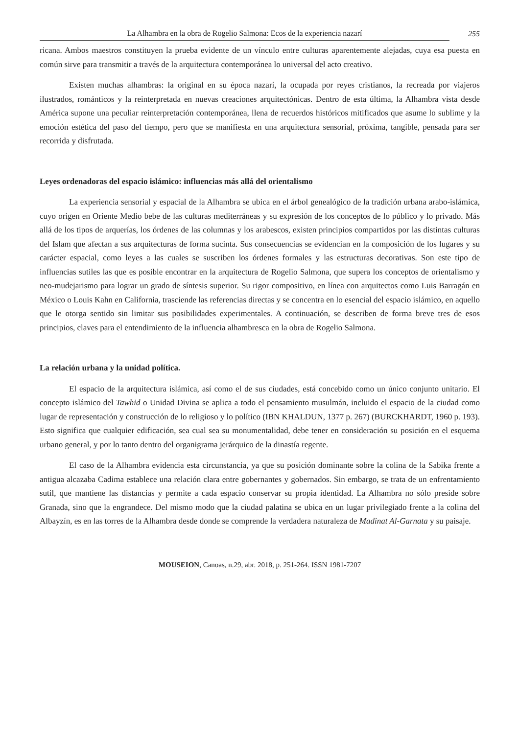La Alhambra en la obra de Rogelio Salmona: Ecos de la experiencia nazarí 255
ricana. Ambos maestros constituyen la prueba evidente de un vínculo entre culturas aparentemente alejadas, cuya esa puesta en común sirve para transmitir a través de la arquitectura contemporánea lo universal del acto creativo.
Existen muchas alhambras: la original en su época nazarí, la ocupada por reyes cristianos, la recreada por viajeros ilustrados, románticos y la reinterpretada en nuevas creaciones arquitectónicas. Dentro de esta última, la Alhambra vista desde América supone una peculiar reinterpretación contemporánea, llena de recuerdos históricos mitificados que asume lo sublime y la emoción estética del paso del tiempo, pero que se manifiesta en una arquitectura sensorial, próxima, tangible, pensada para ser recorrida y disfrutada.
Leyes ordenadoras del espacio islámico: influencias más allá del orientalismo
La experiencia sensorial y espacial de la Alhambra se ubica en el árbol genealógico de la tradición urbana arabo-islámica, cuyo origen en Oriente Medio bebe de las culturas mediterráneas y su expresión de los conceptos de lo público y lo privado. Más allá de los tipos de arquerías, los órdenes de las columnas y los arabescos, existen principios compartidos por las distintas culturas del Islam que afectan a sus arquitecturas de forma sucinta. Sus consecuencias se evidencian en la composición de los lugares y su carácter espacial, como leyes a las cuales se suscriben los órdenes formales y las estructuras decorativas. Son este tipo de influencias sutiles las que es posible encontrar en la arquitectura de Rogelio Salmona, que supera los conceptos de orientalismo y neo-mudejarismo para lograr un grado de síntesis superior. Su rigor compositivo, en línea con arquitectos como Luis Barragán en México o Louis Kahn en California, trasciende las referencias directas y se concentra en lo esencial del espacio islámico, en aquello que le otorga sentido sin limitar sus posibilidades experimentales. A continuación, se describen de forma breve tres de esos principios, claves para el entendimiento de la influencia alhambresca en la obra de Rogelio Salmona.
La relación urbana y la unidad política.
El espacio de la arquitectura islámica, así como el de sus ciudades, está concebido como un único conjunto unitario. El concepto islámico del Tawhid o Unidad Divina se aplica a todo el pensamiento musulmán, incluido el espacio de la ciudad como lugar de representación y construcción de lo religioso y lo político (IBN KHALDUN, 1377 p. 267) (BURCKHARDT, 1960 p. 193). Esto significa que cualquier edificación, sea cual sea su monumentalidad, debe tener en consideración su posición en el esquema urbano general, y por lo tanto dentro del organigrama jerárquico de la dinastía regente.
El caso de la Alhambra evidencia esta circunstancia, ya que su posición dominante sobre la colina de la Sabika frente a antigua alcazaba Cadima establece una relación clara entre gobernantes y gobernados. Sin embargo, se trata de un enfrentamiento sutil, que mantiene las distancias y permite a cada espacio conservar su propia identidad. La Alhambra no sólo preside sobre Granada, sino que la engrandece. Del mismo modo que la ciudad palatina se ubica en un lugar privilegiado frente a la colina del Albayzín, es en las torres de la Alhambra desde donde se comprende la verdadera naturaleza de Madinat Al-Garnata y su paisaje.
MOUSEION, Canoas, n.29, abr. 2018, p. 251-264. ISSN 1981-7207